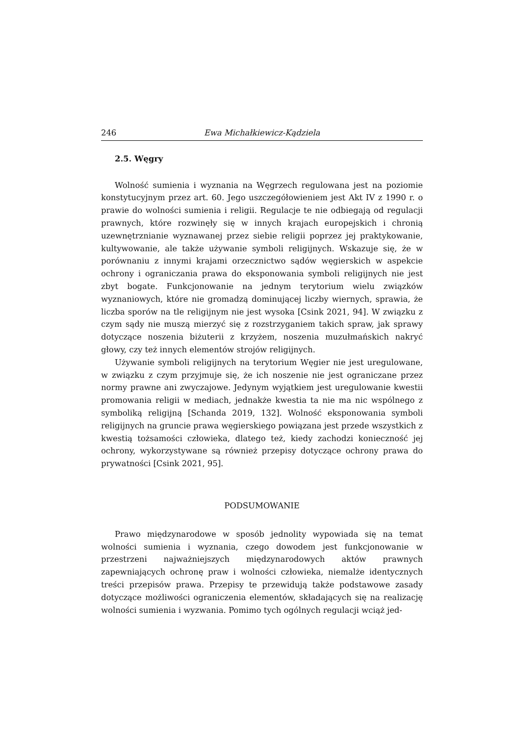246 Ewa Michałkiewicz-Kądziela
2.5. Węgry
Wolność sumienia i wyznania na Węgrzech regulowana jest na poziomie konstytucyjnym przez art. 60. Jego uszczegółowieniem jest Akt IV z 1990 r. o prawie do wolności sumienia i religii. Regulacje te nie odbiegają od regulacji prawnych, które rozwinęły się w innych krajach europejskich i chronią uzewnętrznianie wyznawanej przez siebie religii poprzez jej praktykowanie, kultywowanie, ale także używanie symboli religijnych. Wskazuje się, że w porównaniu z innymi krajami orzecznictwo sądów węgierskich w aspekcie ochrony i ograniczania prawa do eksponowania symboli religijnych nie jest zbyt bogate. Funkcjonowanie na jednym terytorium wielu związków wyznaniowych, które nie gromadzą dominującej liczby wiernych, sprawia, że liczba sporów na tle religijnym nie jest wysoka [Csink 2021, 94]. W związku z czym sądy nie muszą mierzyć się z rozstrzyganiem takich spraw, jak sprawy dotyczące noszenia biżuterii z krzyżem, noszenia muzułmańskich nakryć głowy, czy też innych elementów strojów religijnych.
Używanie symboli religijnych na terytorium Węgier nie jest uregulowane, w związku z czym przyjmuje się, że ich noszenie nie jest ograniczane przez normy prawne ani zwyczajowe. Jedynym wyjątkiem jest uregulowanie kwestii promowania religii w mediach, jednakże kwestia ta nie ma nic wspólnego z symboliką religijną [Schanda 2019, 132]. Wolność eksponowania symboli religijnych na gruncie prawa węgierskiego powiązana jest przede wszystkich z kwestią tożsamości człowieka, dlatego też, kiedy zachodzi konieczność jej ochrony, wykorzystywane są również przepisy dotyczące ochrony prawa do prywatności [Csink 2021, 95].
PODSUMOWANIE
Prawo międzynarodowe w sposób jednolity wypowiada się na temat wolności sumienia i wyznania, czego dowodem jest funkcjonowanie w przestrzeni najważniejszych międzynarodowych aktów prawnych zapewniających ochronę praw i wolności człowieka, niemalże identycznych treści przepisów prawa. Przepisy te przewidują także podstawowe zasady dotyczące możliwości ograniczenia elementów, składających się na realizację wolności sumienia i wyzwania. Pomimo tych ogólnych regulacji wciąż jed-